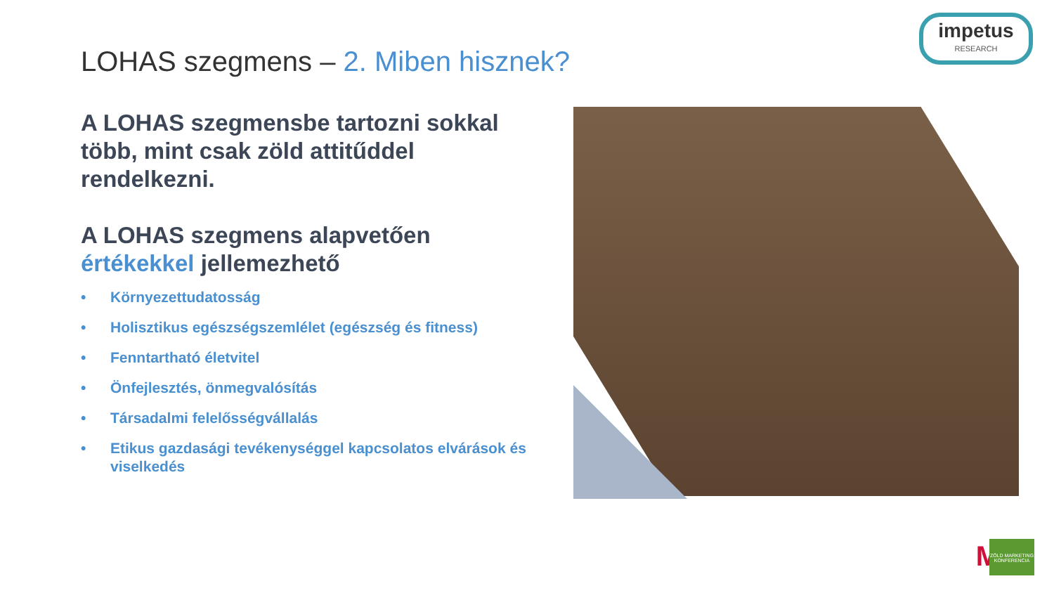impetus
RESEARCH
LOHAS szegmens – 2. Miben hisznek?
A LOHAS szegmensbe tartozni sokkal több, mint csak zöld attitűddel rendelkezni.
A LOHAS szegmens alapvetően értékekkel jellemezhető
• Környezettudatosság
• Holisztikus egészségszemlélet (egészség és fitness)
• Fenntartható életvitel
• Önfejlesztés, önmegvalósítás
• Társadalmi felelősségvállalás
• Etikus gazdasági tevékenységgel kapcsolatos elvárások és viselkedés
M
ZÖLD MARKETING KONFERENCIA